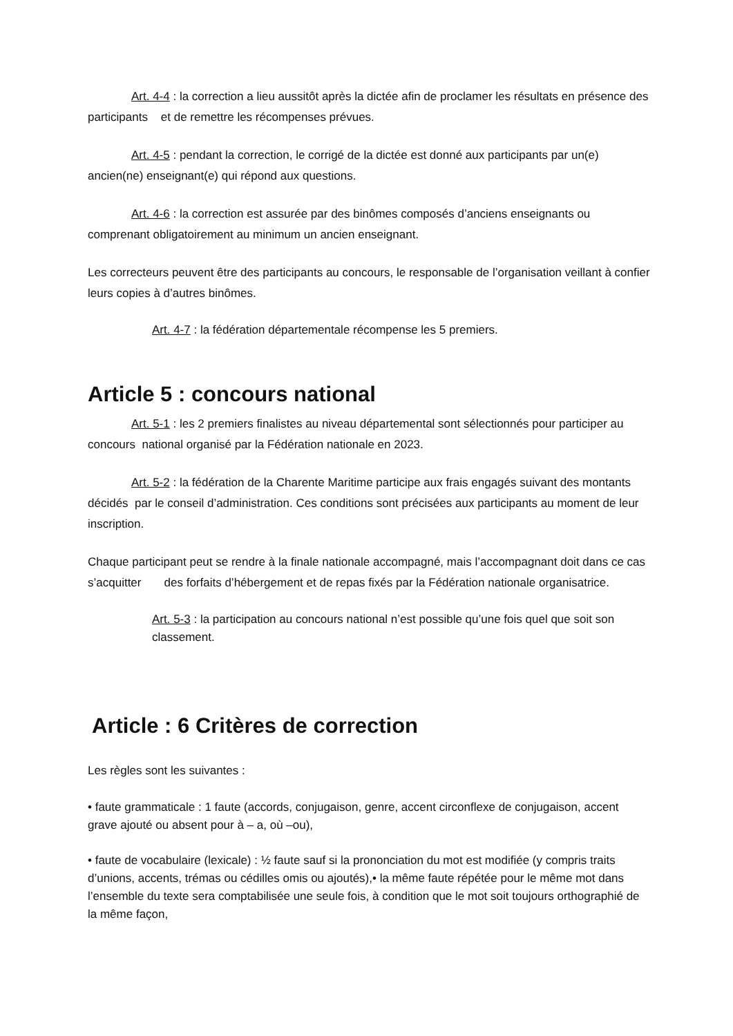Art. 4-4 : la correction a lieu aussitôt après la dictée afin de proclamer les résultats en présence des participants et de remettre les récompenses prévues.
Art. 4-5 : pendant la correction, le corrigé de la dictée est donné aux participants par un(e) ancien(ne) enseignant(e) qui répond aux questions.
Art. 4-6 : la correction est assurée par des binômes composés d’anciens enseignants ou comprenant obligatoirement au minimum un ancien enseignant.
Les correcteurs peuvent être des participants au concours, le responsable de l’organisation veillant à confier leurs copies à d’autres binômes.
Art. 4-7 : la fédération départementale récompense les 5 premiers.
Article 5 : concours national
Art. 5-1 : les 2 premiers finalistes au niveau départemental sont sélectionnés pour participer au concours national organisé par la Fédération nationale en 2023.
Art. 5-2 : la fédération de la Charente Maritime participe aux frais engagés suivant des montants décidés par le conseil d’administration. Ces conditions sont précisées aux participants au moment de leur inscription.
Chaque participant peut se rendre à la finale nationale accompagné, mais l’accompagnant doit dans ce cas s’acquitter des forfaits d’hébergement et de repas fixés par la Fédération nationale organisatrice.
Art. 5-3 : la participation au concours national n’est possible qu’une fois quel que soit son classement.
Article : 6 Critères de correction
Les règles sont les suivantes :
• faute grammaticale : 1 faute (accords, conjugaison, genre, accent circonflexe de conjugaison, accent grave ajouté ou absent pour à – a, où –ou),
• faute de vocabulaire (lexicale) : ½ faute sauf si la prononciation du mot est modifiée (y compris traits d’unions, accents, trémas ou cédilles omis ou ajoutés),• la même faute répétée pour le même mot dans l’ensemble du texte sera comptabilisée une seule fois, à condition que le mot soit toujours orthographié de la même façon,